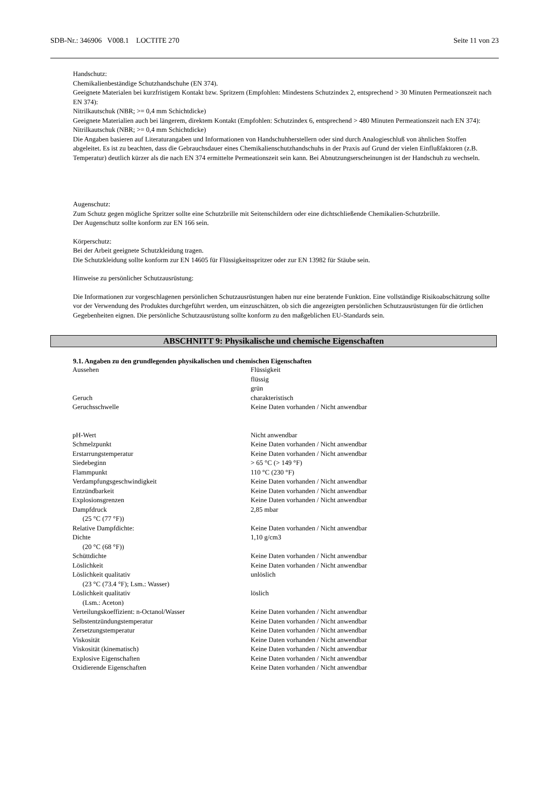SDB-Nr.: 346906 V008.1 LOCTITE 270 Seite 11 von 23
Handschutz:
Chemikalienbeständige Schutzhandschuhe (EN 374).
Geeignete Materialen bei kurzfristigem Kontakt bzw. Spritzern (Empfohlen: Mindestens Schutzindex 2, entsprechend > 30 Minuten Permeationszeit nach EN 374):
Nitrilkautschuk (NBR; >= 0,4 mm Schichtdicke)
Geeignete Materialien auch bei längerem, direktem Kontakt (Empfohlen: Schutzindex 6, entsprechend > 480 Minuten Permeationszeit nach EN 374):
Nitrilkautschuk (NBR; >= 0,4 mm Schichtdicke)
Die Angaben basieren auf Literaturangaben und Informationen von Handschuhherstellern oder sind durch Analogieschluß von ähnlichen Stoffen abgeleitet. Es ist zu beachten, dass die Gebrauchsdauer eines Chemikalienschutzhandschuhs in der Praxis auf Grund der vielen Einflußfaktoren (z.B. Temperatur) deutlich kürzer als die nach EN 374 ermittelte Permeationszeit sein kann. Bei Abnutzungserscheinungen ist der Handschuh zu wechseln.
Augenschutz:
Zum Schutz gegen mögliche Spritzer sollte eine Schutzbrille mit Seitenschildern oder eine dichtschließende Chemikalien-Schutzbrille.
Der Augenschutz sollte konform zur EN 166 sein.
Körperschutz:
Bei der Arbeit geeignete Schutzkleidung tragen.
Die Schutzkleidung sollte konform zur EN 14605 für Flüssigkeitsspritzer oder zur EN 13982 für Stäube sein.
Hinweise zu persönlicher Schutzausrüstung:
Die Informationen zur vorgeschlagenen persönlichen Schutzausrüstungen haben nur eine beratende Funktion. Eine vollständige Risikoabschätzung sollte vor der Verwendung des Produktes durchgeführt werden, um einzuschätzen, ob sich die angezeigten persönlichen Schutzausrüstungen für die örtlichen Gegebenheiten eignen. Die persönliche Schutzausrüstung sollte konform zu den maßgeblichen EU-Standards sein.
ABSCHNITT 9: Physikalische und chemische Eigenschaften
9.1. Angaben zu den grundlegenden physikalischen und chemischen Eigenschaften
| Aussehen | Flüssigkeit flüssig grün |
| Geruch | charakteristisch |
| Geruchsschwelle | Keine Daten vorhanden / Nicht anwendbar |
| pH-Wert | Nicht anwendbar |
| Schmelzpunkt | Keine Daten vorhanden / Nicht anwendbar |
| Erstarrungstemperatur | Keine Daten vorhanden / Nicht anwendbar |
| Siedebeginn | > 65 °C (> 149 °F) |
| Flammpunkt | 110 °C (230 °F) |
| Verdampfungsgeschwindigkeit | Keine Daten vorhanden / Nicht anwendbar |
| Entzündbarkeit | Keine Daten vorhanden / Nicht anwendbar |
| Explosionsgrenzen | Keine Daten vorhanden / Nicht anwendbar |
| Dampfdruck (25 °C (77 °F)) | 2,85 mbar |
| Relative Dampfdichte: | Keine Daten vorhanden / Nicht anwendbar |
| Dichte (20 °C (68 °F)) | 1,10 g/cm3 |
| Schüttdichte | Keine Daten vorhanden / Nicht anwendbar |
| Löslichkeit | Keine Daten vorhanden / Nicht anwendbar |
| Löslichkeit qualitativ (23 °C (73.4 °F); Lsm.: Wasser) | unlöslich |
| Löslichkeit qualitativ (Lsm.: Aceton) | löslich |
| Verteilungskoeffizient: n-Octanol/Wasser | Keine Daten vorhanden / Nicht anwendbar |
| Selbstentzündungstemperatur | Keine Daten vorhanden / Nicht anwendbar |
| Zersetzungstemperatur | Keine Daten vorhanden / Nicht anwendbar |
| Viskosität | Keine Daten vorhanden / Nicht anwendbar |
| Viskosität (kinematisch) | Keine Daten vorhanden / Nicht anwendbar |
| Explosive Eigenschaften | Keine Daten vorhanden / Nicht anwendbar |
| Oxidierende Eigenschaften | Keine Daten vorhanden / Nicht anwendbar |